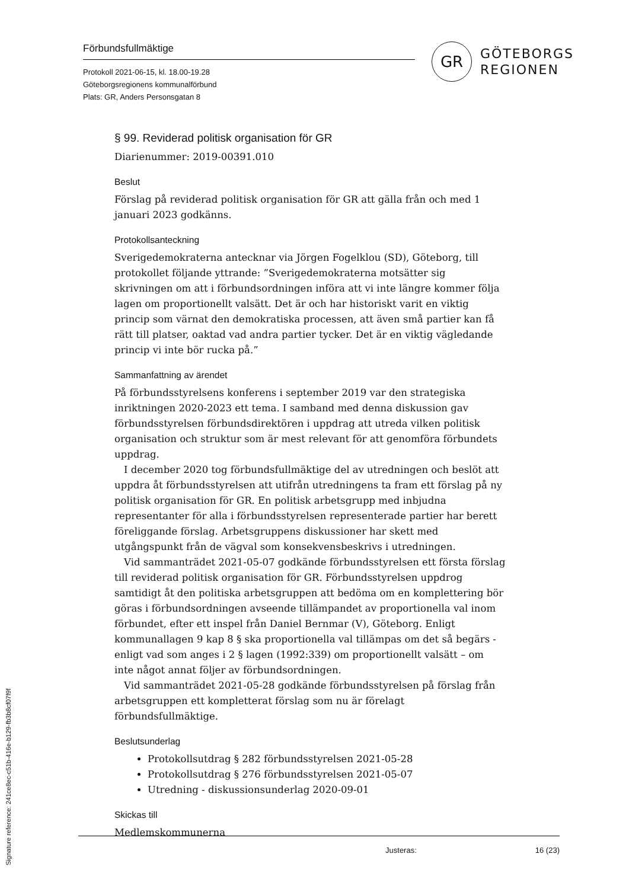Förbundsfullmäktige
Protokoll 2021-06-15, kl. 18.00-19.28
Göteborgsregionens kommunalförbund
Plats: GR, Anders Personsgatan 8
GR
GÖTEBORGS
REGIONEN
§ 99. Reviderad politisk organisation för GR
Diarienummer: 2019-00391.010
Beslut
Förslag på reviderad politisk organisation för GR att gälla från och med 1 januari 2023 godkänns.
Protokollsanteckning
Sverigedemokraterna antecknar via Jörgen Fogelklou (SD), Göteborg, till protokollet följande yttrande: ”Sverigedemokraterna motsätter sig skrivningen om att i förbundsordningen införa att vi inte längre kommer följa lagen om proportionellt valsätt. Det är och har historiskt varit en viktig princip som värnat den demokratiska processen, att även små partier kan få rätt till platser, oaktad vad andra partier tycker. Det är en viktig vägledande princip vi inte bör rucka på.”
Sammanfattning av ärendet
På förbundsstyrelsens konferens i september 2019 var den strategiska inriktningen 2020-2023 ett tema. I samband med denna diskussion gav förbundsstyrelsen förbundsdirektören i uppdrag att utreda vilken politisk organisation och struktur som är mest relevant för att genomföra förbundets uppdrag.
I december 2020 tog förbundsfullmäktige del av utredningen och beslöt att uppdra åt förbundsstyrelsen att utifrån utredningens ta fram ett förslag på ny politisk organisation för GR. En politisk arbetsgrupp med inbjudna representanter för alla i förbundsstyrelsen representerade partier har berett föreliggande förslag. Arbetsgruppens diskussioner har skett med utgångspunkt från de vägval som konsekvensbeskrivs i utredningen.
Vid sammanträdet 2021-05-07 godkände förbundsstyrelsen ett första förslag till reviderad politisk organisation för GR. Förbundsstyrelsen uppdrog samtidigt åt den politiska arbetsgruppen att bedöma om en komplettering bör göras i förbundsordningen avseende tillämpandet av proportionella val inom förbundet, efter ett inspel från Daniel Bernmar (V), Göteborg. Enligt kommunallagen 9 kap 8 § ska proportionella val tillämpas om det så begärs - enligt vad som anges i 2 § lagen (1992:339) om proportionellt valsätt – om inte något annat följer av förbundsordningen.
Vid sammanträdet 2021-05-28 godkände förbundsstyrelsen på förslag från arbetsgruppen ett kompletterat förslag som nu är förelagt förbundsfullmäktige.
Beslutsunderlag
Protokollsutdrag § 282 förbundsstyrelsen 2021-05-28
Protokollsutdrag § 276 förbundsstyrelsen 2021-05-07
Utredning - diskussionsunderlag 2020-09-01
Skickas till
Medlemskommunerna
Justeras: 16 (23)
Signature reference: 241ce8ec-c51b-416e-b129-fb3b8cf07f9f